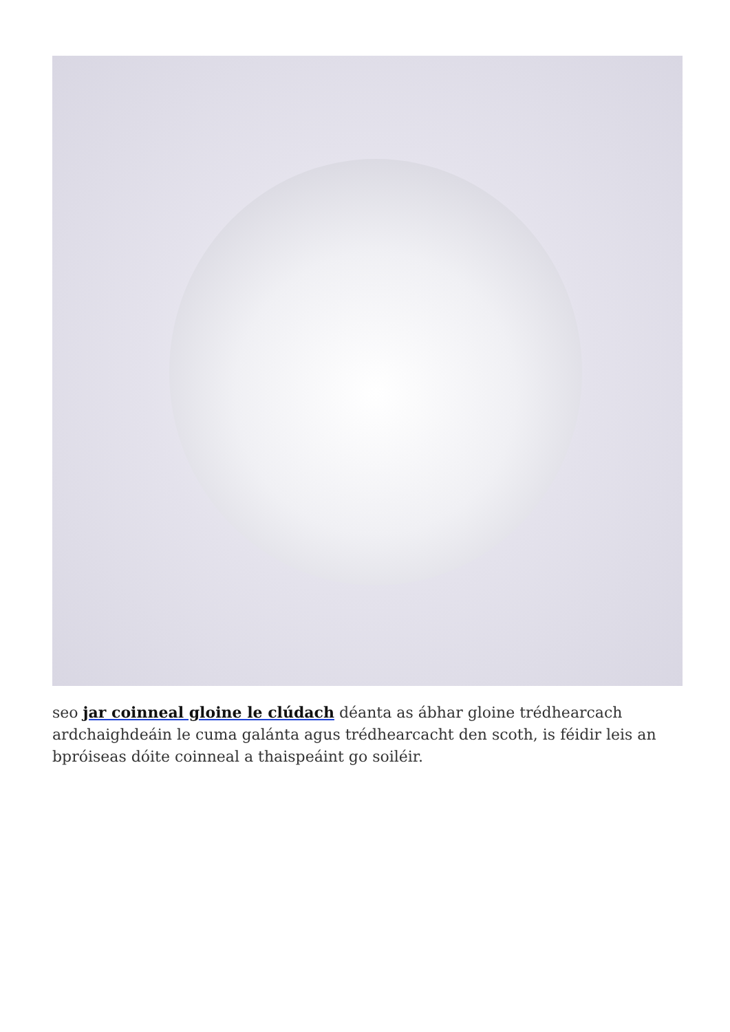seo jar coinneal gloine le clúdach déanta as ábhar gloine trédhearcach ardchaighdeáin le cuma galánta agus trédhearcacht den scoth, is féidir leis an bpróiseas dóite coinneal a thaispeáint go soiléir.